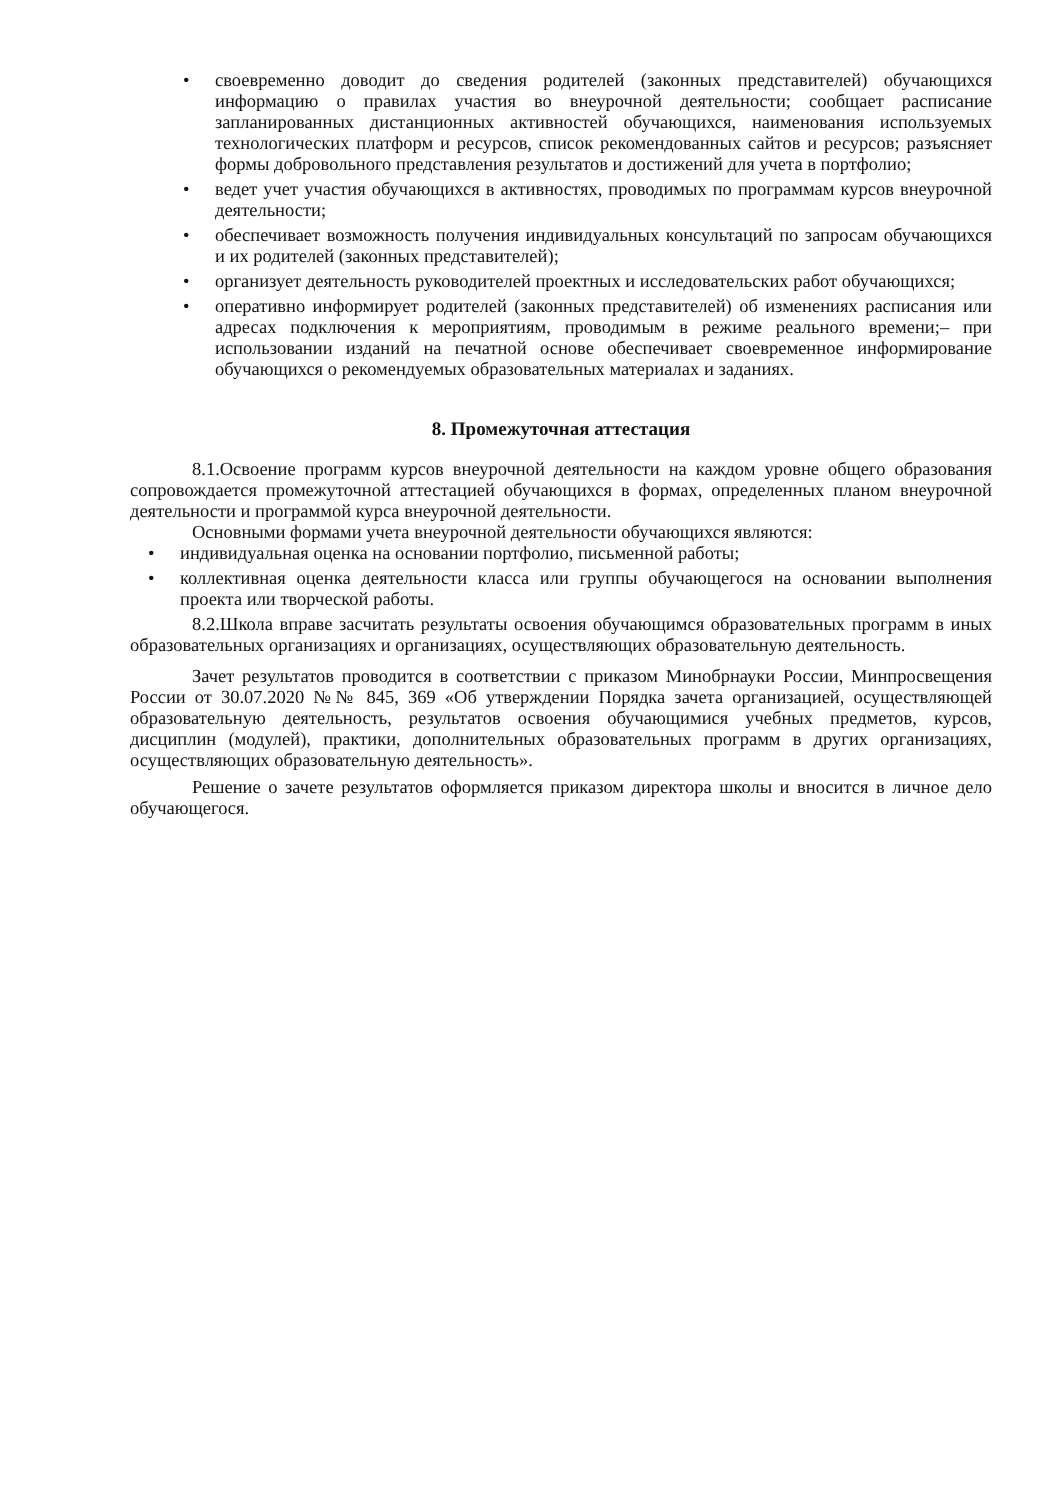• своевременно доводит до сведения родителей (законных представителей) обучающихся информацию о правилах участия во внеурочной деятельности; сообщает расписание запланированных дистанционных активностей обучающихся, наименования используемых технологических платформ и ресурсов, список рекомендованных сайтов и ресурсов; разъясняет формы добровольного представления результатов и достижений для учета в портфолио;
• ведет учет участия обучающихся в активностях, проводимых по программам курсов внеурочной деятельности;
• обеспечивает возможность получения индивидуальных консультаций по запросам обучающихся и их родителей (законных представителей);
• организует деятельность руководителей проектных и исследовательских работ обучающихся;
• оперативно информирует родителей (законных представителей) об изменениях расписания или адресах подключения к мероприятиям, проводимым в режиме реального времени;– при использовании изданий на печатной основе обеспечивает своевременное информирование обучающихся о рекомендуемых образовательных материалах и заданиях.
8. Промежуточная аттестация
8.1.Освоение программ курсов внеурочной деятельности на каждом уровне общего образования сопровождается промежуточной аттестацией обучающихся в формах, определенных планом внеурочной деятельности и программой курса внеурочной деятельности.
Основными формами учета внеурочной деятельности обучающихся являются:
• индивидуальная оценка на основании портфолио, письменной работы;
• коллективная оценка деятельности класса или группы обучающегося на основании выполнения проекта или творческой работы.
8.2.Школа вправе засчитать результаты освоения обучающимся образовательных программ в иных образовательных организациях и организациях, осуществляющих образовательную деятельность.
Зачет результатов проводится в соответствии с приказом Минобрнауки России, Минпросвещения России от 30.07.2020 №№ 845, 369 «Об утверждении Порядка зачета организацией, осуществляющей образовательную деятельность, результатов освоения обучающимися учебных предметов, курсов, дисциплин (модулей), практики, дополнительных образовательных программ в других организациях, осуществляющих образовательную деятельность».
Решение о зачете результатов оформляется приказом директора школы и вносится в личное дело обучающегося.